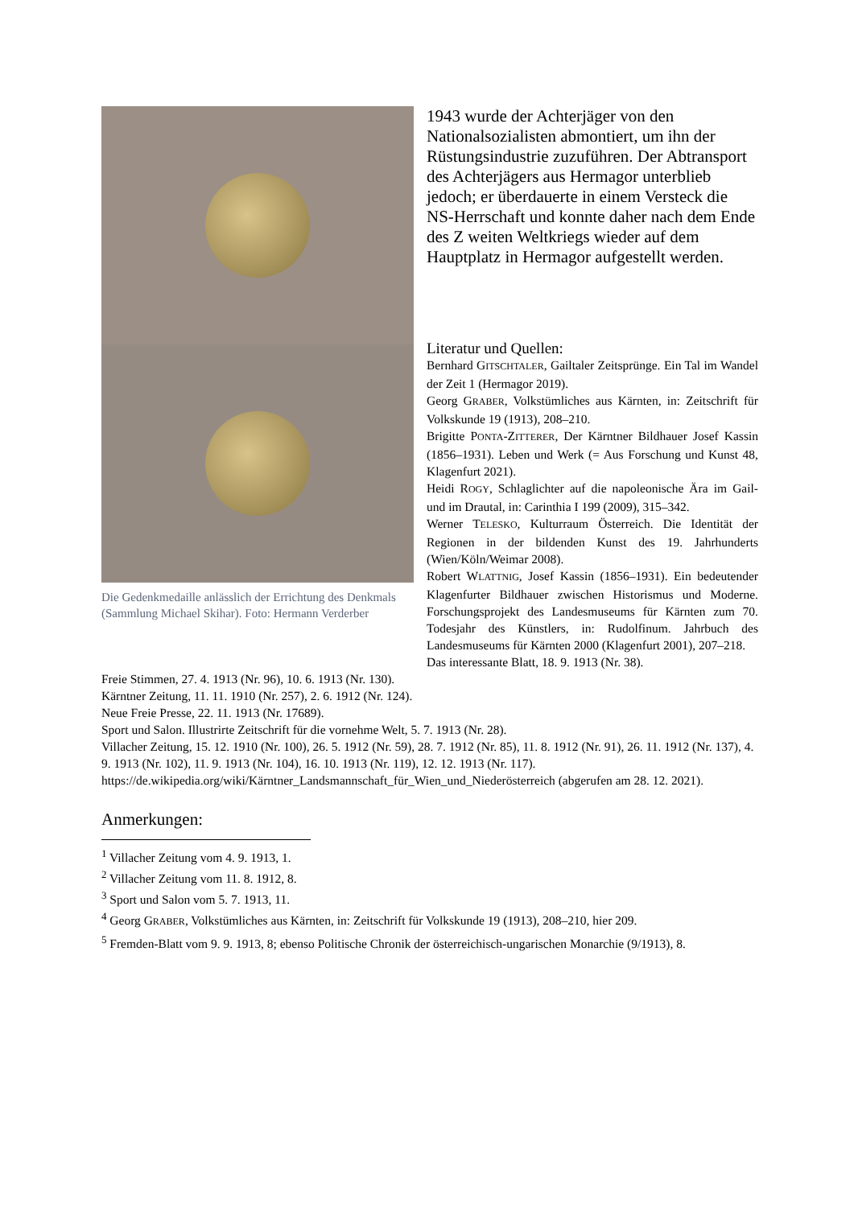Die Gedenkmedaille anlässlich der Errichtung des Denkmals (Sammlung Michael Skihar). Foto: Hermann Verderber
1943 wurde der Achterjäger von den Nationalsozialisten abmontiert, um ihn der Rüstungsindustrie zuzuführen. Der Abtransport des Achterjägers aus Hermagor unterblieb jedoch; er überdauerte in einem Versteck die NS-Herrschaft und konnte daher nach dem Ende des Z weiten Weltkriegs wieder auf dem Hauptplatz in Hermagor aufgestellt werden.
Literatur und Quellen:
Bernhard GITSCHTALER, Gailtaler Zeitsprünge. Ein Tal im Wandel der Zeit 1 (Hermagor 2019).
Georg GRABER, Volkstümliches aus Kärnten, in: Zeitschrift für Volkskunde 19 (1913), 208–210.
Brigitte PONTA-ZITTERER, Der Kärntner Bildhauer Josef Kassin (1856–1931). Leben und Werk (= Aus Forschung und Kunst 48, Klagenfurt 2021).
Heidi ROGY, Schlaglichter auf die napoleonische Ära im Gail- und im Drautal, in: Carinthia I 199 (2009), 315–342.
Werner TELESKO, Kulturraum Österreich. Die Identität der Regionen in der bildenden Kunst des 19. Jahrhunderts (Wien/Köln/Weimar 2008).
Robert WLATTNIG, Josef Kassin (1856–1931). Ein bedeutender Klagenfurter Bildhauer zwischen Historismus und Moderne. Forschungsprojekt des Landesmuseums für Kärnten zum 70. Todesjahr des Künstlers, in: Rudolfinum. Jahrbuch des Landesmuseums für Kärnten 2000 (Klagenfurt 2001), 207–218.
Das interessante Blatt, 18. 9. 1913 (Nr. 38).
Freie Stimmen, 27. 4. 1913 (Nr. 96), 10. 6. 1913 (Nr. 130).
Kärntner Zeitung, 11. 11. 1910 (Nr. 257), 2. 6. 1912 (Nr. 124).
Neue Freie Presse, 22. 11. 1913 (Nr. 17689).
Sport und Salon. Illustrirte Zeitschrift für die vornehme Welt, 5. 7. 1913 (Nr. 28).
Villacher Zeitung, 15. 12. 1910 (Nr. 100), 26. 5. 1912 (Nr. 59), 28. 7. 1912 (Nr. 85), 11. 8. 1912 (Nr. 91), 26. 11. 1912 (Nr. 137), 4. 9. 1913 (Nr. 102), 11. 9. 1913 (Nr. 104), 16. 10. 1913 (Nr. 119), 12. 12. 1913 (Nr. 117).
https://de.wikipedia.org/wiki/Kärntner_Landsmannschaft_für_Wien_und_Niederösterreich (abgerufen am 28. 12. 2021).
Anmerkungen:
<sup>1</sup> Villacher Zeitung vom 4. 9. 1913, 1.
<sup>2</sup> Villacher Zeitung vom 11. 8. 1912, 8.
<sup>3</sup> Sport und Salon vom 5. 7. 1913, 11.
<sup>4</sup> Georg GRABER, Volkstümliches aus Kärnten, in: Zeitschrift für Volkskunde 19 (1913), 208–210, hier 209.
<sup>5</sup> Fremden-Blatt vom 9. 9. 1913, 8; ebenso Politische Chronik der österreichisch-ungarischen Monarchie (9/1913), 8.